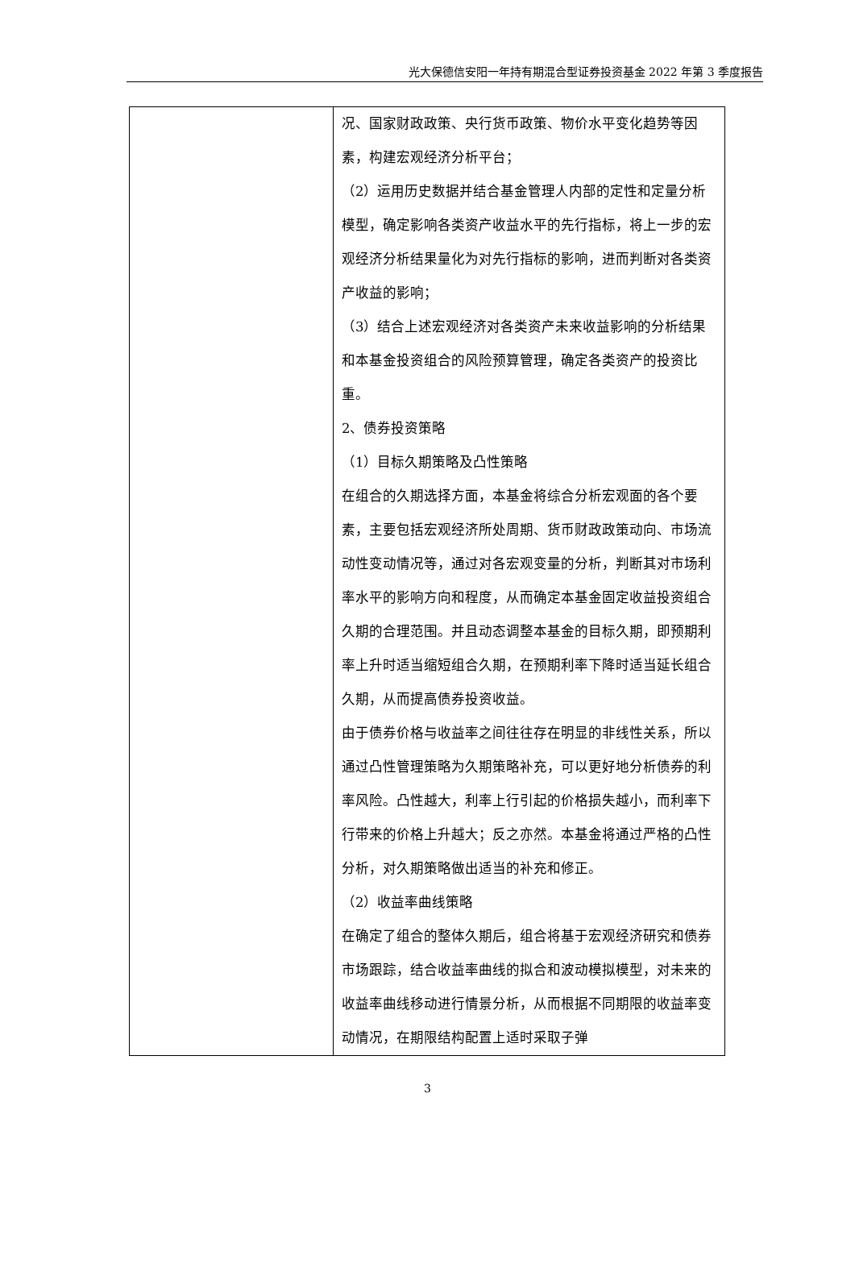光大保德信安阳一年持有期混合型证券投资基金 2022 年第 3 季度报告
| | 况、国家财政政策、央行货币政策、物价水平变化趋势等因素，构建宏观经济分析平台； （2）运用历史数据并结合基金管理人内部的定性和定量分析模型，确定影响各类资产收益水平的先行指标，将上一步的宏观经济分析结果量化为对先行指标的影响，进而判断对各类资产收益的影响； （3）结合上述宏观经济对各类资产未来收益影响的分析结果和本基金投资组合的风险预算管理，确定各类资产的投资比重。 2、债券投资策略 （1）目标久期策略及凸性策略 在组合的久期选择方面，本基金将综合分析宏观面的各个要素，主要包括宏观经济所处周期、货币财政政策动向、市场流动性变动情况等，通过对各宏观变量的分析，判断其对市场利率水平的影响方向和程度，从而确定本基金固定收益投资组合久期的合理范围。并且动态调整本基金的目标久期，即预期利率上升时适当缩短组合久期，在预期利率下降时适当延长组合久期，从而提高债券投资收益。 由于债券价格与收益率之间往往存在明显的非线性关系，所以通过凸性管理策略为久期策略补充，可以更好地分析债券的利率风险。凸性越大，利率上行引起的价格损失越小，而利率下行带来的价格上升越大；反之亦然。本基金将通过严格的凸性分析，对久期策略做出适当的补充和修正。 （2）收益率曲线策略 在确定了组合的整体久期后，组合将基于宏观经济研究和债券市场跟踪，结合收益率曲线的拟合和波动模拟模型，对未来的收益率曲线移动进行情景分析，从而根据不同期限的收益率变动情况，在期限结构配置上适时采取子弹 |
3